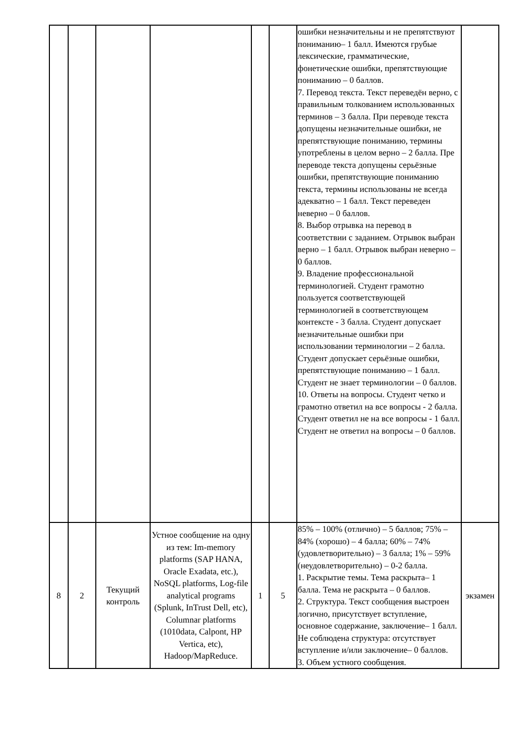| | | | | | | ошибки незначительны и не препятствуют пониманию– 1 балл. Имеются грубые лексические, грамматические, фонетические ошибки, препятствующие пониманию – 0 баллов. 7. Перевод текста. Текст переведён верно, с правильным толкованием использованных терминов – 3 балла. При переводе текста допущены незначительные ошибки, не препятствующие пониманию, термины употреблены в целом верно – 2 балла. Пре переводе текста допущены серьёзные ошибки, препятствующие пониманию текста, термины использованы не всегда адекватно – 1 балл. Текст переведен неверно – 0 баллов. 8. Выбор отрывка на перевод в соответствии с заданием. Отрывок выбран верно – 1 балл. Отрывок выбран неверно – 0 баллов. 9. Владение профессиональной терминологией. Студент грамотно пользуется соответствующей терминологией в соответствующем контексте - 3 балла. Студент допускает незначительные ошибки при использовании терминологии – 2 балла. Студент допускает серьёзные ошибки, препятствующие пониманию – 1 балл. Студент не знает терминологии – 0 баллов. 10. Ответы на вопросы. Студент четко и грамотно ответил на все вопросы - 2 балла. Студент ответил не на все вопросы - 1 балл. Студент не ответил на вопросы – 0 баллов. | |
| 8 | 2 | Текущий контроль | Устное сообщение на одну из тем: Im-memory platforms (SAP HANA, Oracle Exadata, etc.), NoSQL platforms, Log-file analytical programs (Splunk, InTrust Dell, etc), Columnar platforms (1010data, Calpont, HP Vertica, etc), Hadoop/MapReduce. | 1 | 5 | 85% – 100% (отлично) – 5 баллов; 75% – 84% (хорошо) – 4 балла; 60% – 74% (удовлетворительно) – 3 балла; 1% – 59% (неудовлетворительно) – 0-2 балла. 1. Раскрытие темы. Тема раскрыта– 1 балла. Тема не раскрыта – 0 баллов. 2. Структура. Текст сообщения выстроен логично, присутствует вступление, основное содержание, заключение– 1 балл. Не соблюдена структура: отсутствует вступление и/или заключение– 0 баллов. 3. Объем устного сообщения. | экзамен |